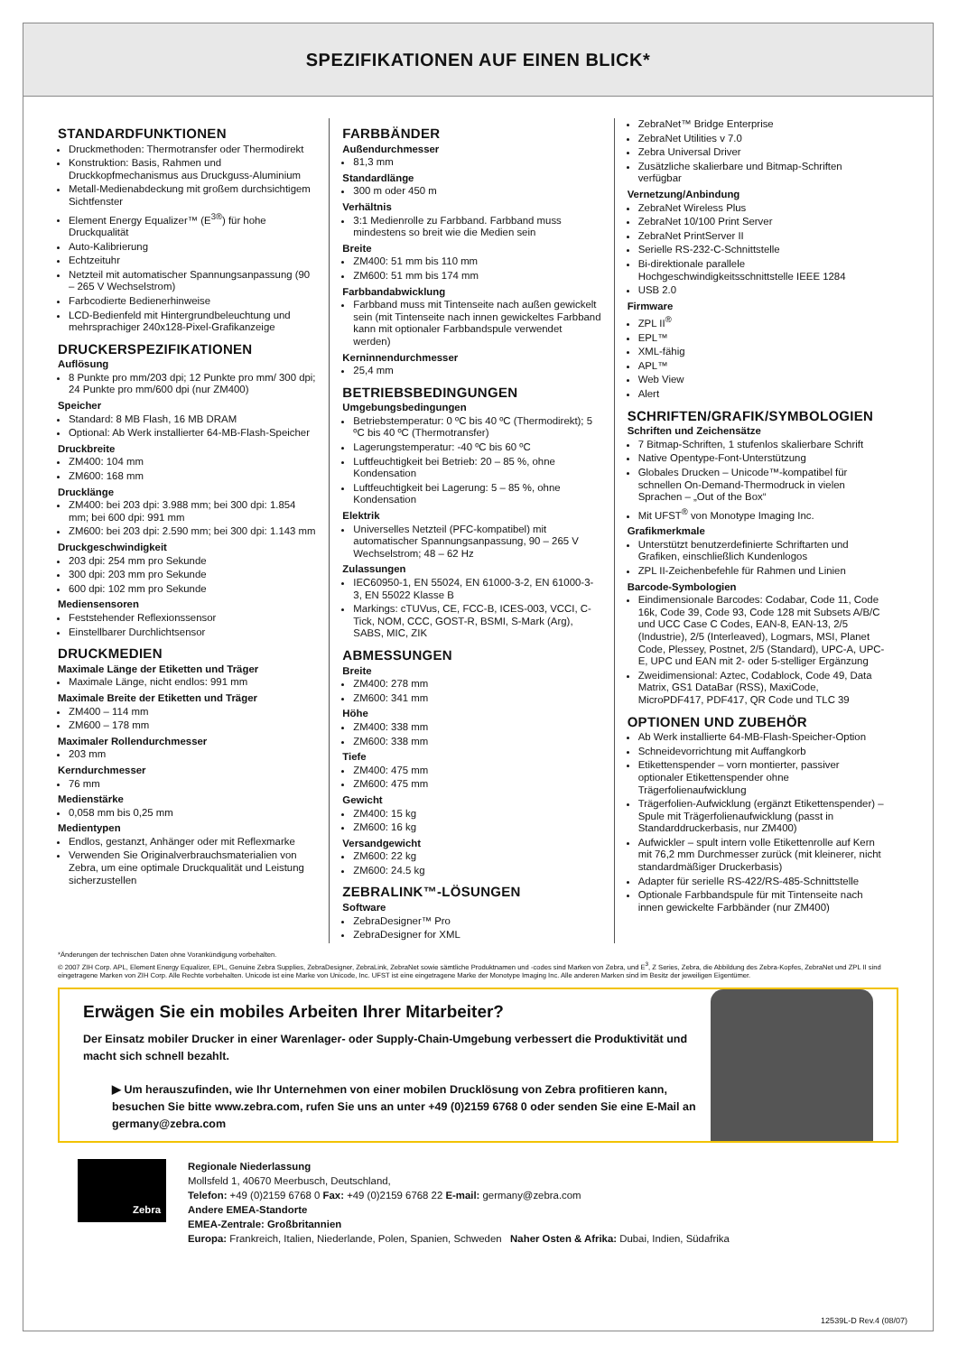SPEZIFIKATIONEN AUF EINEN BLICK*
STANDARDFUNKTIONEN
Druckmethoden: Thermotransfer oder Thermodirekt
Konstruktion: Basis, Rahmen und Druckkopfmechanismus aus Druckguss-Aluminium
Metall-Medienabdeckung mit großem durchsichtigem Sichtfenster
Element Energy Equalizer™ (E<sup>3®</sup>) für hohe Druckqualität
Auto-Kalibrierung
Echtzeituhr
Netzteil mit automatischer Spannungsanpassung (90 – 265 V Wechselstrom)
Farbcodierte Bedienerhinweise
LCD-Bedienfeld mit Hintergrundbeleuchtung und mehrsprachiger 240x128-Pixel-Grafikanzeige
DRUCKERSPEZIFIKATIONEN
Auflösung
8 Punkte pro mm/203 dpi; 12 Punkte pro mm/ 300 dpi; 24 Punkte pro mm/600 dpi (nur ZM400)
Speicher
Standard: 8 MB Flash, 16 MB DRAM
Optional: Ab Werk installierter 64-MB-Flash-Speicher
Druckbreite
ZM400: 104 mm
ZM600: 168 mm
Drucklänge
ZM400: bei 203 dpi: 3.988 mm; bei 300 dpi: 1.854 mm; bei 600 dpi: 991 mm
ZM600: bei 203 dpi: 2.590 mm; bei 300 dpi: 1.143 mm
Druckgeschwindigkeit
203 dpi: 254 mm pro Sekunde
300 dpi: 203 mm pro Sekunde
600 dpi: 102 mm pro Sekunde
Mediensensoren
Feststehender Reflexionssensor
Einstellbarer Durchlichtsensor
DRUCKMEDIEN
Maximale Länge der Etiketten und Träger
Maximale Länge, nicht endlos: 991 mm
Maximale Breite der Etiketten und Träger
ZM400 – 114 mm
ZM600 – 178 mm
Maximaler Rollendurchmesser
203 mm
Kerndurchmesser
76 mm
Medienstärke
0,058 mm bis 0,25 mm
Medientypen
Endlos, gestanzt, Anhänger oder mit Reflexmarke
Verwenden Sie Originalverbrauchsmaterialien von Zebra, um eine optimale Druckqualität und Leistung sicherzustellen
FARBBÄNDER
Außendurchmesser
81,3 mm
Standardlänge
300 m oder 450 m
Verhältnis
3:1 Medienrolle zu Farbband. Farbband muss mindestens so breit wie die Medien sein
Breite
ZM400: 51 mm bis 110 mm
ZM600: 51 mm bis 174 mm
Farbbandabwicklung
Farbband muss mit Tintenseite nach außen gewickelt sein (mit Tintenseite nach innen gewickeltes Farbband kann mit optionaler Farbbandspule verwendet werden)
Kerninnendurchmesser
25,4 mm
BETRIEBSBEDINGUNGEN
Umgebungsbedingungen
Betriebstemperatur: 0 ºC bis 40 ºC (Thermodirekt); 5 ºC bis 40 ºC (Thermotransfer)
Lagerungstemperatur: -40 ºC bis 60 ºC
Luftfeuchtigkeit bei Betrieb: 20 – 85 %, ohne Kondensation
Luftfeuchtigkeit bei Lagerung: 5 – 85 %, ohne Kondensation
Elektrik
Universelles Netzteil (PFC-kompatibel) mit automatischer Spannungsanpassung, 90 – 265 V Wechselstrom; 48 – 62 Hz
Zulassungen
IEC60950-1, EN 55024, EN 61000-3-2, EN 61000-3-3, EN 55022 Klasse B
Markings: cTUVus, CE, FCC-B, ICES-003, VCCI, C-Tick, NOM, CCC, GOST-R, BSMI, S-Mark (Arg), SABS, MIC, ZIK
ABMESSUNGEN
Breite
ZM400: 278 mm
ZM600: 341 mm
Höhe
ZM400: 338 mm
ZM600: 338 mm
Tiefe
ZM400: 475 mm
ZM600: 475 mm
Gewicht
ZM400: 15 kg
ZM600: 16 kg
Versandgewicht
ZM600: 22 kg
ZM600: 24.5 kg
ZEBRALINK™-LÖSUNGEN
Software
ZebraDesigner™ Pro
ZebraDesigner for XML
ZebraNet™ Bridge Enterprise
ZebraNet Utilities v 7.0
Zebra Universal Driver
Zusätzliche skalierbare und Bitmap-Schriften verfügbar
Vernetzung/Anbindung
ZebraNet Wireless Plus
ZebraNet 10/100 Print Server
ZebraNet PrintServer II
Serielle RS-232-C-Schnittstelle
Bi-direktionale parallele Hochgeschwindigkeitsschnittstelle IEEE 1284
USB 2.0
Firmware
ZPL II<sup>®</sup>
EPL™
XML-fähig
APL™
Web View
Alert
SCHRIFTEN/GRAFIK/SYMBOLOGIEN
Schriften und Zeichensätze
7 Bitmap-Schriften, 1 stufenlos skalierbare Schrift
Native Opentype-Font-Unterstützung
Globales Drucken – Unicode™-kompatibel für schnellen On-Demand-Thermodruck in vielen Sprachen – „Out of the Box“
Mit UFST<sup>®</sup> von Monotype Imaging Inc.
Grafikmerkmale
Unterstützt benutzerdefinierte Schriftarten und Grafiken, einschließlich Kundenlogos
ZPL II-Zeichenbefehle für Rahmen und Linien
Barcode-Symbologien
Eindimensionale Barcodes: Codabar, Code 11, Code 16k, Code 39, Code 93, Code 128 mit Subsets A/B/C und UCC Case C Codes, EAN-8, EAN-13, 2/5 (Industrie), 2/5 (Interleaved), Logmars, MSI, Planet Code, Plessey, Postnet, 2/5 (Standard), UPC-A, UPC-E, UPC und EAN mit 2- oder 5-stelliger Ergänzung
Zweidimensional: Aztec, Codablock, Code 49, Data Matrix, GS1 DataBar (RSS), MaxiCode, MicroPDF417, PDF417, QR Code und TLC 39
OPTIONEN UND ZUBEHÖR
Ab Werk installierte 64-MB-Flash-Speicher-Option
Schneidevorrichtung mit Auffangkorb
Etikettenspender – vorn montierter, passiver optionaler Etikettenspender ohne Trägerfolienaufwicklung
Trägerfolien-Aufwicklung (ergänzt Etikettenspender) – Spule mit Trägerfolienaufwicklung (passt in Standarddruckerbasis, nur ZM400)
Aufwickler – spult intern volle Etikettenrolle auf Kern mit 76,2 mm Durchmesser zurück (mit kleinerer, nicht standardmäßiger Druckerbasis)
Adapter für serielle RS-422/RS-485-Schnittstelle
Optionale Farbbandspule für mit Tintenseite nach innen gewickelte Farbbänder (nur ZM400)
*Änderungen der technischen Daten ohne Vorankündigung vorbehalten.
© 2007 ZIH Corp. APL, Element Energy Equalizer, EPL, Genuine Zebra Supplies, ZebraDesigner, ZebraLink, ZebraNet sowie sämtliche Produktnamen und -codes sind Marken von Zebra, und E<sup>3</sup>, Z Series, Zebra, die Abbildung des Zebra-Kopfes, ZebraNet und ZPL II sind eingetragene Marken von ZIH Corp. Alle Rechte vorbehalten. Unicode ist eine Marke von Unicode, Inc. UFST ist eine eingetragene Marke der Monotype Imaging Inc. Alle anderen Marken sind im Besitz der jeweiligen Eigentümer.
Erwägen Sie ein mobiles Arbeiten Ihrer Mitarbeiter?
Der Einsatz mobiler Drucker in einer Warenlager- oder Supply-Chain-Umgebung verbessert die Produktivität und macht sich schnell bezahlt.
▶ Um herauszufinden, wie Ihr Unternehmen von einer mobilen Drucklösung von Zebra profitieren kann, besuchen Sie bitte www.zebra.com, rufen Sie uns an unter +49 (0)2159 6768 0 oder senden Sie eine E-Mail an germany@zebra.com
Zebra
Regionale Niederlassung
Mollsfeld 1, 40670 Meerbusch, Deutschland,
Telefon: +49 (0)2159 6768 0 Fax: +49 (0)2159 6768 22 E-mail: germany@zebra.com
Andere EMEA-Standorte
EMEA-Zentrale: Großbritannien
Europa: Frankreich, Italien, Niederlande, Polen, Spanien, Schweden Naher Osten & Afrika: Dubai, Indien, Südafrika
12539L-D Rev.4 (08/07)